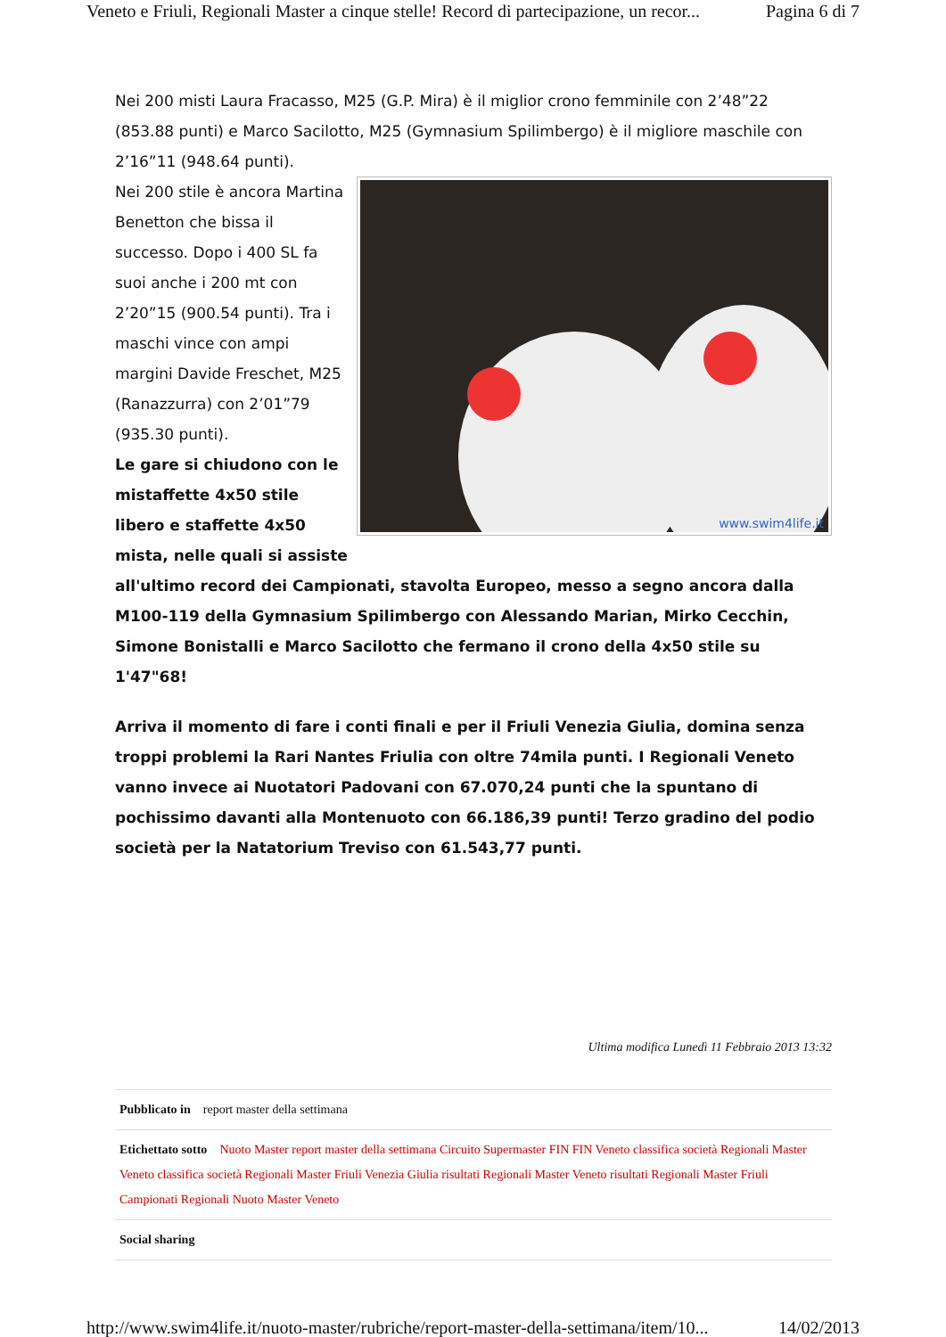Veneto e Friuli, Regionali Master a cinque stelle! Record di partecipazione, un recor... Pagina 6 di 7
Nei 200 misti Laura Fracasso, M25 (G.P. Mira) è il miglior crono femminile con 2’48”22 (853.88 punti) e Marco Sacilotto, M25 (Gymnasium Spilimbergo) è il migliore maschile con 2’16”11 (948.64 punti).
www.swim4life.it
Nei 200 stile è ancora Martina Benetton che bissa il successo. Dopo i 400 SL fa suoi anche i 200 mt con 2’20”15 (900.54 punti). Tra i maschi vince con ampi margini Davide Freschet, M25 (Ranazzurra) con 2’01”79 (935.30 punti).
Le gare si chiudono con le mistaffette 4x50 stile libero e staffette 4x50 mista, nelle quali si assiste all'ultimo record dei Campionati, stavolta Europeo, messo a segno ancora dalla M100-119 della Gymnasium Spilimbergo con Alessando Marian, Mirko Cecchin, Simone Bonistalli e Marco Sacilotto che fermano il crono della 4x50 stile su 1'47"68!
Arriva il momento di fare i conti finali e per il Friuli Venezia Giulia, domina senza troppi problemi la Rari Nantes Friulia con oltre 74mila punti. I Regionali Veneto vanno invece ai Nuotatori Padovani con 67.070,24 punti che la spuntano di pochissimo davanti alla Montenuoto con 66.186,39 punti! Terzo gradino del podio società per la Natatorium Treviso con 61.543,77 punti.
Ultima modifica Lunedì 11 Febbraio 2013 13:32
Pubblicato in report master della settimana
Etichettato sotto Nuoto Master report master della settimana Circuito Supermaster FIN FIN Veneto classifica società Regionali Master Veneto classifica società Regionali Master Friuli Venezia Giulia risultati Regionali Master Veneto risultati Regionali Master Friuli Campionati Regionali Nuoto Master Veneto
Social sharing
http://www.swim4life.it/nuoto-master/rubriche/report-master-della-settimana/item/10... 14/02/2013